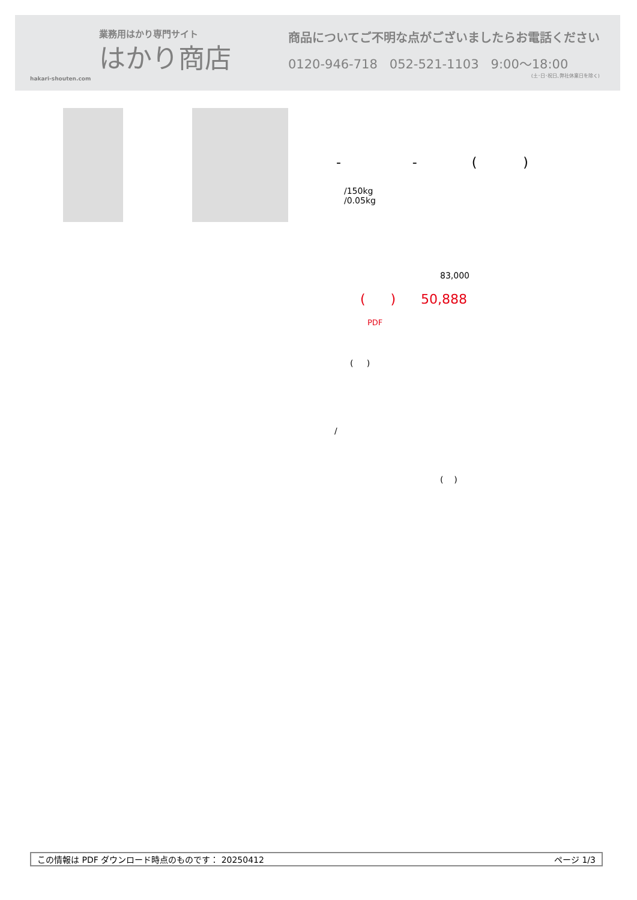業務用はかり専門サイト
はかり商店
hakari-shouten.com
商品についてご不明な点がございましたらお電話ください
0120-946-718 052-521-1103 9:00〜18:00
(土･日･祝日､弊社休業日を除く)
- - ( )
/150kg
/0.05kg
83,000
( ) 50,888
PDF
( )
/
( )
この情報は PDF ダウンロード時点のものです： 20250412 ページ 1/3